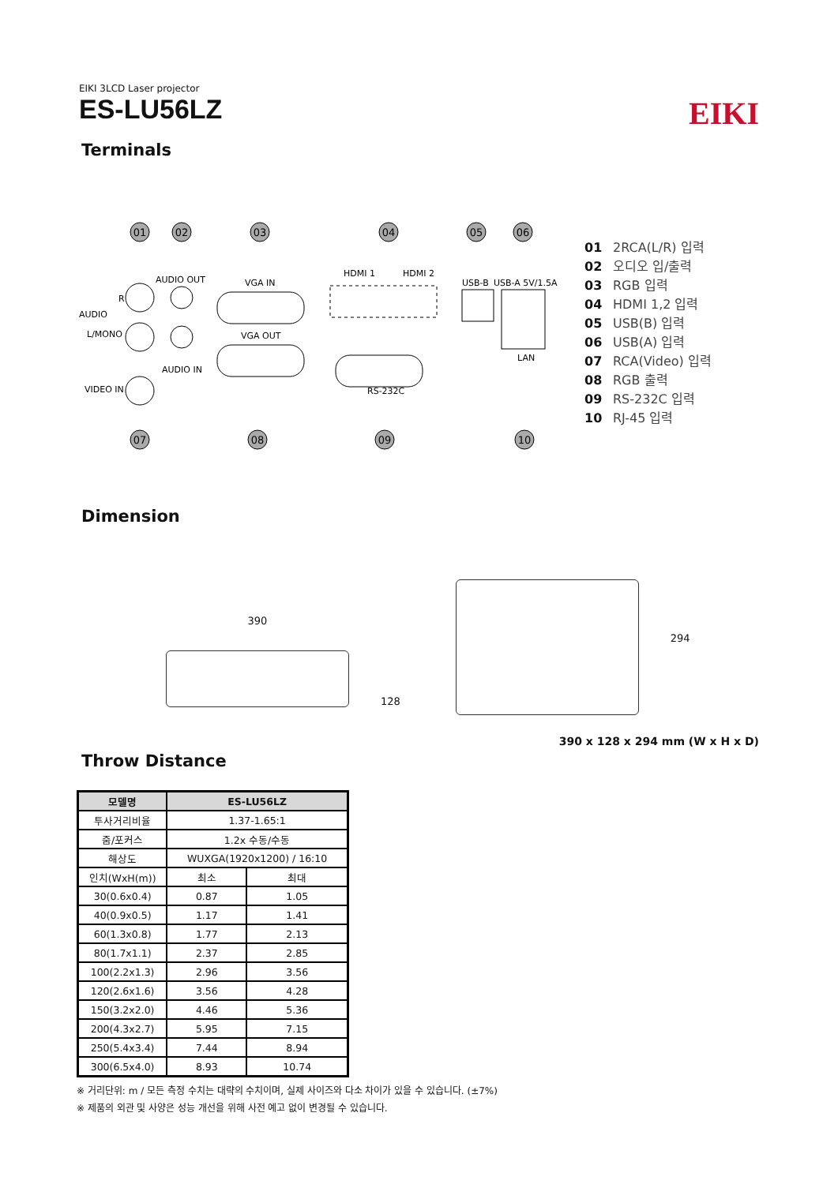EIKI 3LCD Laser projector
ES-LU56LZ
EIKI
Terminals
01
02
03
04
05
06
07
08
09
10
AUDIO OUT
VGA IN
VGA OUT
AUDIO IN
HDMI 1
HDMI 2
USB-B
USB-A 5V/1.5A
LAN
RS-232C
AUDIO
L/MONO
VIDEO IN
R
01 2RCA(L/R) 입력
02 오디오 입/출력
03 RGB 입력
04 HDMI 1,2 입력
05 USB(B) 입력
06 USB(A) 입력
07 RCA(Video) 입력
08 RGB 출력
09 RS-232C 입력
10 RJ-45 입력
Dimension
390
128
294
390 x 128 x 294 mm (W x H x D)
Throw Distance
| 모델명 | ES-LU56LZ | |
| --- | --- | --- |
| 투사거리비율 | 1.37-1.65:1 | |
| 줌/포커스 | 1.2x 수동/수동 | |
| 해상도 | WUXGA(1920x1200) / 16:10 | |
| 인치(WxH(m)) | 최소 | 최대 |
| 30(0.6x0.4) | 0.87 | 1.05 |
| 40(0.9x0.5) | 1.17 | 1.41 |
| 60(1.3x0.8) | 1.77 | 2.13 |
| 80(1.7x1.1) | 2.37 | 2.85 |
| 100(2.2x1.3) | 2.96 | 3.56 |
| 120(2.6x1.6) | 3.56 | 4.28 |
| 150(3.2x2.0) | 4.46 | 5.36 |
| 200(4.3x2.7) | 5.95 | 7.15 |
| 250(5.4x3.4) | 7.44 | 8.94 |
| 300(6.5x4.0) | 8.93 | 10.74 |
※ 거리단위: m / 모든 측정 수치는 대략의 수치이며, 실제 사이즈와 다소 차이가 있을 수 있습니다. (±7%)
※ 제품의 외관 및 사양은 성능 개선을 위해 사전 예고 없이 변경될 수 있습니다.